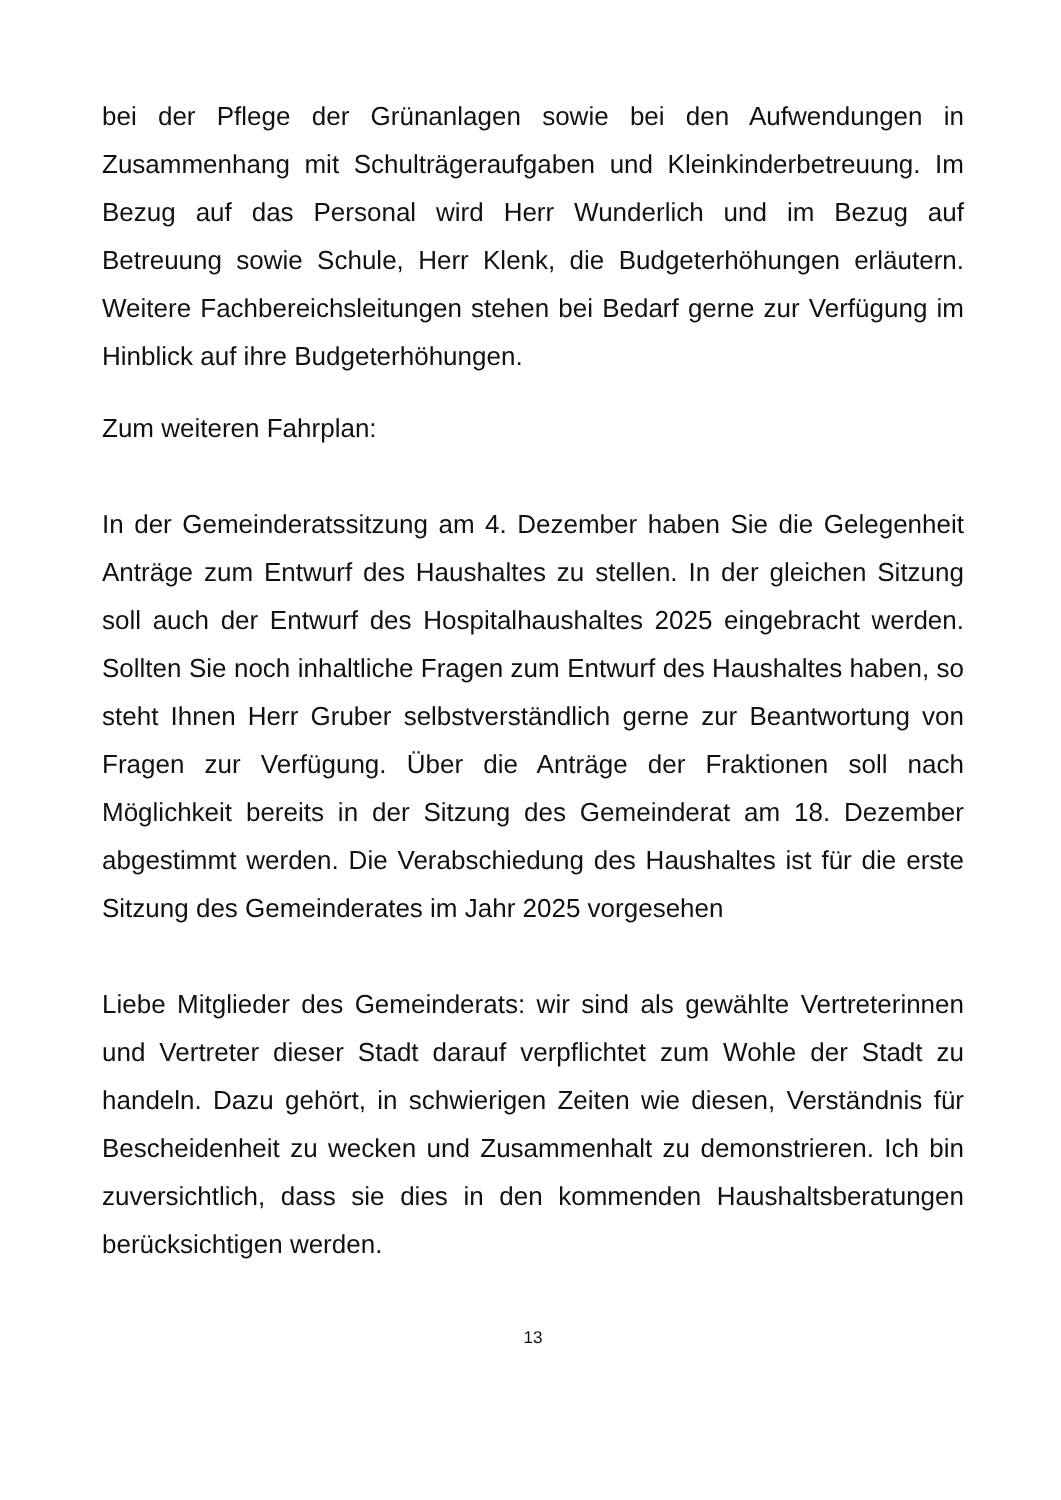bei der Pflege der Grünanlagen sowie bei den Aufwendungen in Zusammenhang mit Schulträgeraufgaben und Kleinkinderbetreuung. Im Bezug auf das Personal wird Herr Wunderlich und im Bezug auf Betreuung sowie Schule, Herr Klenk, die Budgeterhöhungen erläutern. Weitere Fachbereichsleitungen stehen bei Bedarf gerne zur Verfügung im Hinblick auf ihre Budgeterhöhungen.
Zum weiteren Fahrplan:
In der Gemeinderatssitzung am 4. Dezember haben Sie die Gelegenheit Anträge zum Entwurf des Haushaltes zu stellen. In der gleichen Sitzung soll auch der Entwurf des Hospitalhaushaltes 2025 eingebracht werden. Sollten Sie noch inhaltliche Fragen zum Entwurf des Haushaltes haben, so steht Ihnen Herr Gruber selbstverständlich gerne zur Beantwortung von Fragen zur Verfügung. Über die Anträge der Fraktionen soll nach Möglichkeit bereits in der Sitzung des Gemeinderat am 18. Dezember abgestimmt werden. Die Verabschiedung des Haushaltes ist für die erste Sitzung des Gemeinderates im Jahr 2025 vorgesehen
Liebe Mitglieder des Gemeinderats: wir sind als gewählte Vertreterinnen und Vertreter dieser Stadt darauf verpflichtet zum Wohle der Stadt zu handeln. Dazu gehört, in schwierigen Zeiten wie diesen, Verständnis für Bescheidenheit zu wecken und Zusammenhalt zu demonstrieren. Ich bin zuversichtlich, dass sie dies in den kommenden Haushaltsberatungen berücksichtigen werden.
13